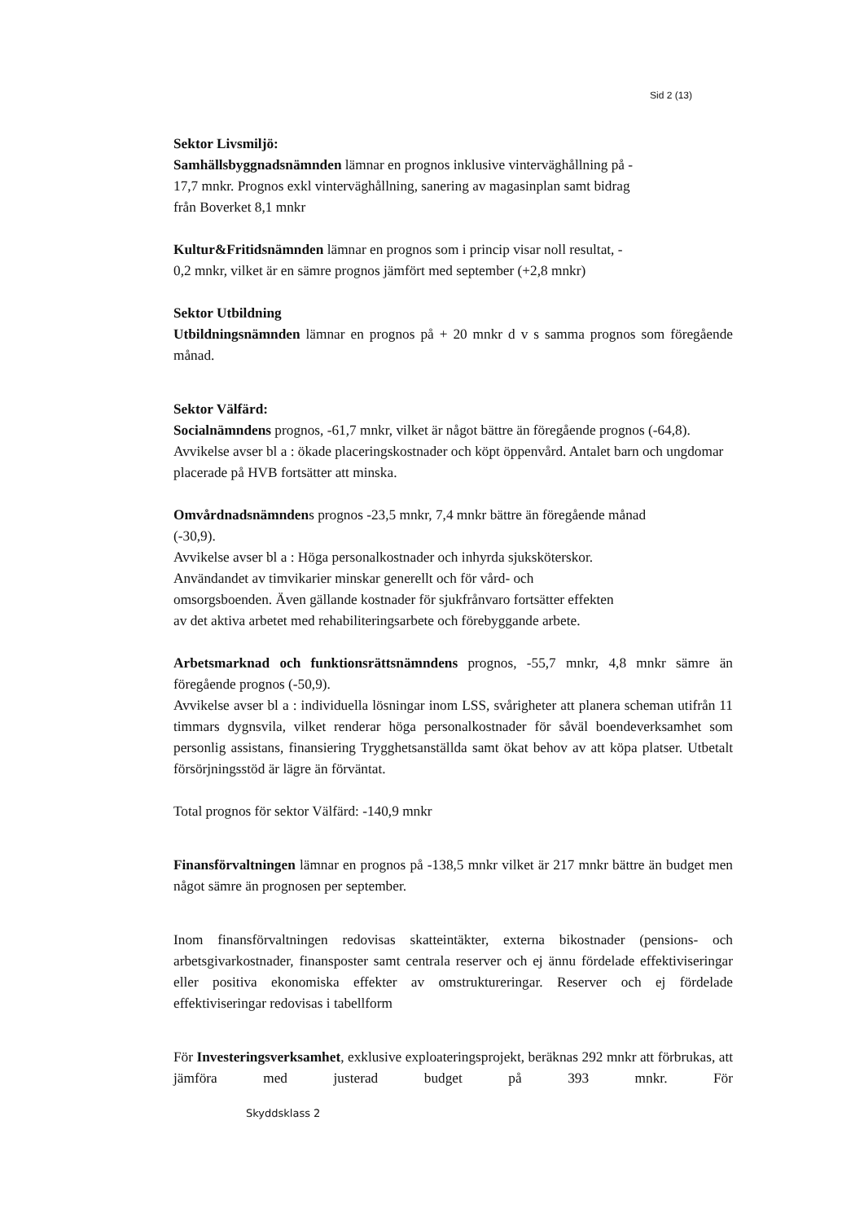Sid 2 (13)
Sektor Livsmiljö:
Samhällsbyggnadsnämnden lämnar en prognos inklusive vinterväghållning på -
17,7 mnkr. Prognos exkl vinterväghållning, sanering av magasinplan samt bidrag
från Boverket 8,1 mnkr
Kultur&Fritidsnämnden lämnar en prognos som i princip visar noll resultat, -
0,2 mnkr, vilket är en sämre prognos jämfört med september (+2,8 mnkr)
Sektor Utbildning
Utbildningsnämnden lämnar en prognos på + 20 mnkr d v s samma prognos som föregående månad.
Sektor Välfärd:
Socialnämndens prognos, -61,7 mnkr, vilket är något bättre än föregående prognos (-64,8). Avvikelse avser bl a : ökade placeringskostnader och köpt öppenvård. Antalet barn och ungdomar placerade på HVB fortsätter att minska.
Omvårdnadsnämndens prognos -23,5 mnkr, 7,4 mnkr bättre än föregående månad
(-30,9).
Avvikelse avser bl a : Höga personalkostnader och inhyrda sjuksköterskor.
Användandet av timvikarier minskar generellt och för vård- och
omsorgsboenden. Även gällande kostnader för sjukfrånvaro fortsätter effekten
av det aktiva arbetet med rehabiliteringsarbete och förebyggande arbete.
Arbetsmarknad och funktionsrättsnämndens prognos, -55,7 mnkr, 4,8 mnkr sämre än föregående prognos (-50,9).
Avvikelse avser bl a : individuella lösningar inom LSS, svårigheter att planera scheman utifrån 11 timmars dygnsvila, vilket renderar höga personalkostnader för såväl boendeverksamhet som personlig assistans, finansiering Trygghetsanställda samt ökat behov av att köpa platser. Utbetalt försörjningsstöd är lägre än förväntat.
Total prognos för sektor Välfärd: -140,9 mnkr
Finansförvaltningen lämnar en prognos på -138,5 mnkr vilket är 217 mnkr bättre än budget men något sämre än prognosen per september.
Inom finansförvaltningen redovisas skatteintäkter, externa bikostnader (pensions- och arbetsgivarkostnader, finansposter samt centrala reserver och ej ännu fördelade effektiviseringar eller positiva ekonomiska effekter av omstruktureringar. Reserver och ej fördelade effektiviseringar redovisas i tabellform
För Investeringsverksamhet, exklusive exploateringsprojekt, beräknas 292 mnkr att förbrukas, att jämföra med justerad budget på 393 mnkr. För
Skyddsklass 2